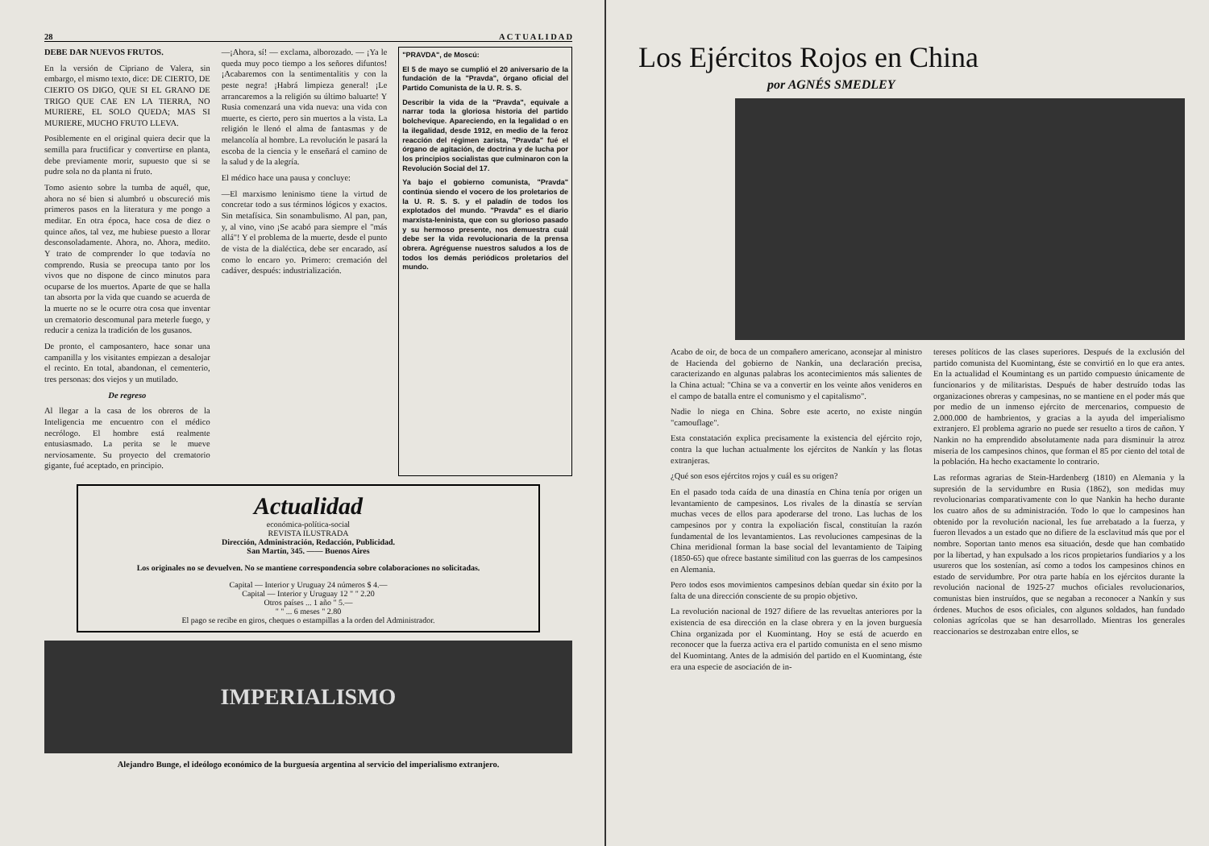28 A C T U A L I D A D
DEBE DAR NUEVOS FRUTOS.
En la versión de Cipriano de Valera, sin embargo, el mismo texto, dice: DE CIERTO, DE CIERTO OS DIGO, QUE SI EL GRANO DE TRIGO QUE CAE EN LA TIERRA, NO MURIERE, EL SOLO QUEDA; MAS SI MURIERE, MUCHO FRUTO LLEVA.
Posiblemente en el original quiera decir que la semilla para fructificar y convertirse en planta, debe previamente morir, supuesto que si se pudre sola no da planta ni fruto.
Tomo asiento sobre la tumba de aquél, que, ahora no sé bien si alumbró u obscureció mis primeros pasos en la literatura y me pongo a meditar. En otra época, hace cosa de diez o quince años, tal vez, me hubiese puesto a llorar desconsoladamente. Ahora, no. Ahora, medito. Y trato de comprender lo que todavía no comprendo. Rusia se preocupa tanto por los vivos que no dispone de cinco minutos para ocuparse de los muertos. Aparte de que se halla tan absorta por la vida que cuando se acuerda de la muerte no se le ocurre otra cosa que inventar un crematorio descomunal para meterle fuego, y reducir a ceniza la tradición de los gusanos.
De pronto, el camposantero, hace sonar una campanilla y los visitantes empiezan a desalojar el recinto. En total, abandonan, el cementerio, tres personas: dos viejos y un mutilado.
De regreso
Al llegar a la casa de los obreros de la Inteligencia me encuentro con el médico necrólogo. El hombre está realmente entusiasmado. La perita se le mueve nerviosamente. Su proyecto del crematorio gigante, fué aceptado, en principio.
—¡Ahora, sí! — exclama, alborozado. — ¡Ya le queda muy poco tiempo a los señores difuntos! ¡Acabaremos con la sentimentalitis y con la peste negra! ¡Habrá limpieza general! ¡Le arrancaremos a la religión su último baluarte! Y Rusia comenzará una vida nueva: una vida con muerte, es cierto, pero sin muertos a la vista. La religión le llenó el alma de fantasmas y de melancolía al hombre. La revolución le pasará la escoba de la ciencia y le enseñará el camino de la salud y de la alegría.
El médico hace una pausa y concluye:
—El marxismo leninismo tiene la virtud de concretar todo a sus términos lógicos y exactos. Sin metafísica. Sin sonambulismo. Al pan, pan, y, al vino, vino ¡Se acabó para siempre el "más allá"! Y el problema de la muerte, desde el punto de vista de la dialéctica, debe ser encarado, así como lo encaro yo. Primero: cremación del cadáver, después: industrialización.
"PRAVDA", de Moscú:
El 5 de mayo se cumplió el 20 aniversario de la fundación de la "Pravda", órgano oficial del Partido Comunista de la U. R. S. S.
Describir la vida de la "Pravda", equivale a narrar toda la gloriosa historia del partido bolchevique. Apareciendo, en la legalidad o en la ilegalidad, desde 1912, en medio de la feroz reacción del régimen zarista, "Pravda" fué el órgano de agitación, de doctrina y de lucha por los principios socialistas que culminaron con la Revolución Social del 17.
Ya bajo el gobierno comunista, "Pravda" continúa siendo el vocero de los proletarios de la U. R. S. S. y el paladín de todos los explotados del mundo. "Pravda" es el diario marxista-leninista, que con su glorioso pasado y su hermoso presente, nos demuestra cuál debe ser la vida revolucionaria de la prensa obrera. Agréguense nuestros saludos a los de todos los demás periódicos proletarios del mundo.
Actualidad
económica-política-social
REVISTA ILUSTRADA
Dirección, Administración, Redacción, Publicidad.
San Martín, 345. —— Buenos Aires
Los originales no se devuelven. No se mantiene correspondencia sobre colaboraciones no solicitadas.
Capital — Interior y Uruguay 24 números $ 4.—
Capital — Interior y Uruguay 12 " " 2.20
Otros países ... 1 año " 5.—
" " ... 6 meses " 2.80
El pago se recibe en giros, cheques o estampillas a la orden del Administrador.
IMPERIALISMO
Alejandro Bunge, el ideólogo económico de la burguesía argentina al servicio del imperialismo extranjero.
Los Ejércitos Rojos en China
por AGNÉS SMEDLEY
Acabo de oir, de boca de un compañero americano, aconsejar al ministro de Hacienda del gobierno de Nankín, una declaración precisa, caracterizando en algunas palabras los acontecimientos más salientes de la China actual: "China se va a convertir en los veinte años venideros en el campo de batalla entre el comunismo y el capitalismo".
Nadie lo niega en China. Sobre este acerto, no existe ningún "camouflage".
Esta constatación explica precisamente la existencia del ejército rojo, contra la que luchan actualmente los ejércitos de Nankín y las flotas extranjeras.
¿Qué son esos ejércitos rojos y cuál es su origen?
En el pasado toda caída de una dinastía en China tenía por origen un levantamiento de campesinos. Los rivales de la dinastía se servían muchas veces de ellos para apoderarse del trono. Las luchas de los campesinos por y contra la expoliación fiscal, constituían la razón fundamental de los levantamientos. Las revoluciones campesinas de la China meridional forman la base social del levantamiento de Taiping (1850-65) que ofrece bastante similitud con las guerras de los campesinos en Alemania.
Pero todos esos movimientos campesinos debían quedar sin éxito por la falta de una dirección consciente de su propio objetivo.
La revolución nacional de 1927 difiere de las revueltas anteriores por la existencia de esa dirección en la clase obrera y en la joven burguesía China organizada por el Kuomintang. Hoy se está de acuerdo en reconocer que la fuerza activa era el partido comunista en el seno mismo del Kuomintang. Antes de la admisión del partido en el Kuomintang, éste era una especie de asociación de in-
tereses políticos de las clases superiores. Después de la exclusión del partido comunista del Kuomintang, éste se convirtió en lo que era antes. En la actualidad el Koumintang es un partido compuesto únicamente de funcionarios y de militaristas. Después de haber destruído todas las organizaciones obreras y campesinas, no se mantiene en el poder más que por medio de un inmenso ejército de mercenarios, compuesto de 2.000.000 de hambrientos, y gracias a la ayuda del imperialismo extranjero. El problema agrario no puede ser resuelto a tiros de cañon. Y Nankin no ha emprendido absolutamente nada para disminuir la atroz miseria de los campesinos chinos, que forman el 85 por ciento del total de la población. Ha hecho exactamente lo contrario.
Las reformas agrarias de Stein-Hardenberg (1810) en Alemania y la supresión de la servidumbre en Rusia (1862), son medidas muy revolucionarias comparativamente con lo que Nankin ha hecho durante los cuatro años de su administración. Todo lo que lo campesinos han obtenido por la revolución nacional, les fue arrebatado a la fuerza, y fueron llevados a un estado que no difiere de la esclavitud más que por el nombre. Soportan tanto menos esa situación, desde que han combatido por la libertad, y han expulsado a los ricos propietarios fundiarios y a los usureros que los sostenían, así como a todos los campesinos chinos en estado de servidumbre. Por otra parte había en los ejércitos durante la revolución nacional de 1925-27 muchos oficiales revolucionarios, comunistas bien instruídos, que se negaban a reconocer a Nankín y sus órdenes. Muchos de esos oficiales, con algunos soldados, han fundado colonias agrícolas que se han desarrollado. Mientras los generales reaccionarios se destrozaban entre ellos, se